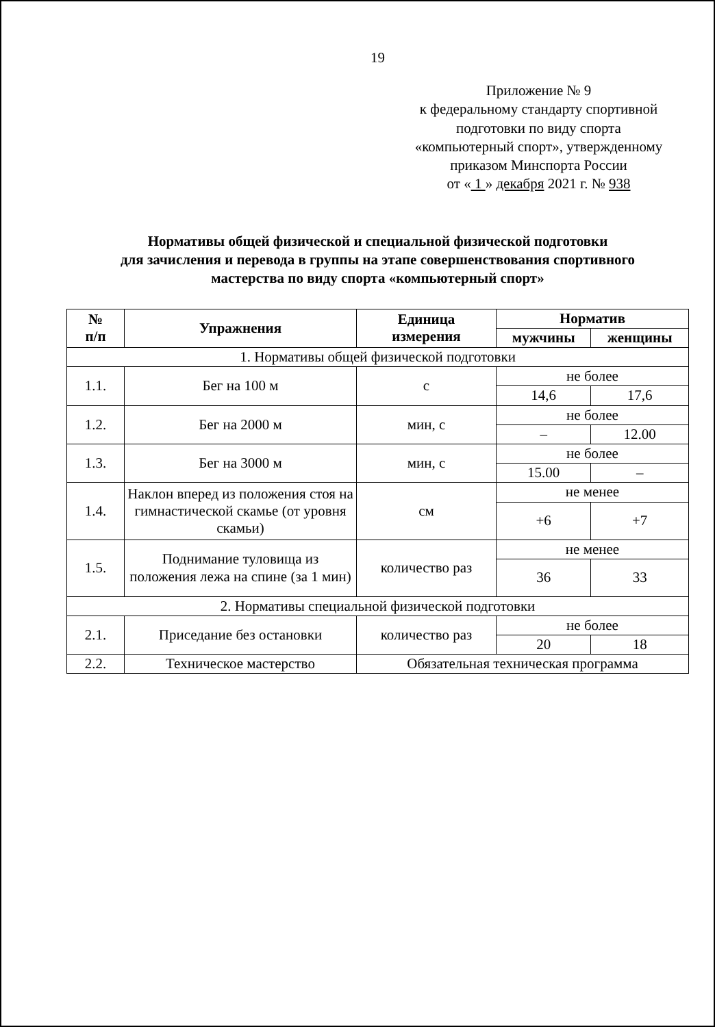19
Приложение № 9
к федеральному стандарту спортивной
подготовки по виду спорта
«компьютерный спорт», утвержденному
приказом Минспорта России
от « 1 » декабря 2021 г. № 938
Нормативы общей физической и специальной физической подготовки
для зачисления и перевода в группы на этапе совершенствования спортивного
мастерства по виду спорта «компьютерный спорт»
| № п/п | Упражнения | Единица измерения | Норматив | |
| --- | --- | --- | --- | --- |
| | | | мужчины | женщины |
| 1. Нормативы общей физической подготовки | | | | |
| 1.1. | Бег на 100 м | с | не более | |
| | | | 14,6 | 17,6 |
| 1.2. | Бег на 2000 м | мин, с | не более | |
| | | | – | 12.00 |
| 1.3. | Бег на 3000 м | мин, с | не более | |
| | | | 15.00 | – |
| 1.4. | Наклон вперед из положения стоя на гимнастической скамье (от уровня скамьи) | см | не менее | |
| | | | +6 | +7 |
| 1.5. | Поднимание туловища из положения лежа на спине (за 1 мин) | количество раз | не менее | |
| | | | 36 | 33 |
| 2. Нормативы специальной физической подготовки | | | | |
| 2.1. | Приседание без остановки | количество раз | не более | |
| | | | 20 | 18 |
| 2.2. | Техническое мастерство | Обязательная техническая программа | | |